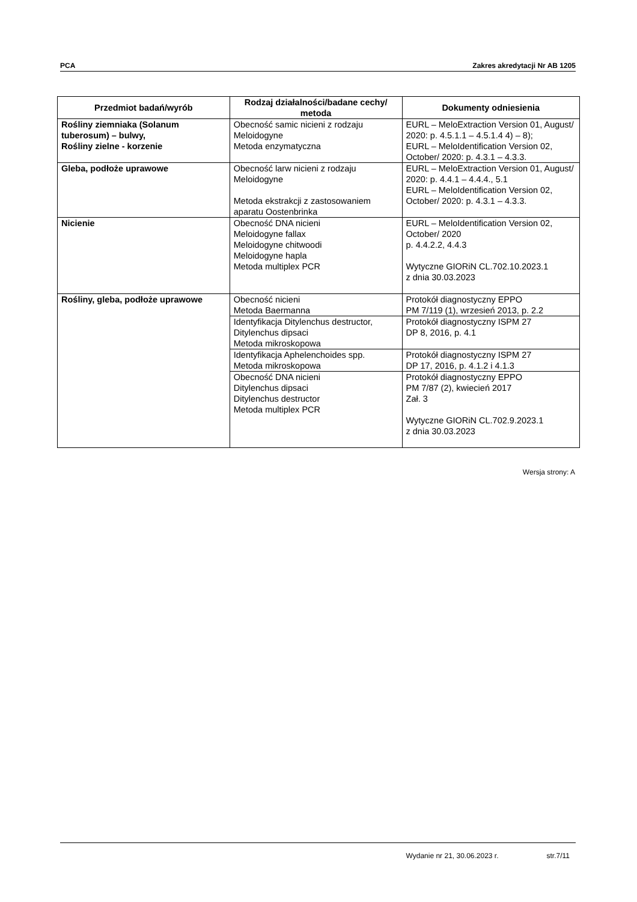PCA Zakres akredytacji Nr AB 1205
| Przedmiot badań/wyrób | Rodzaj działalności/badane cechy/ metoda | Dokumenty odniesienia |
| --- | --- | --- |
| Rośliny ziemniaka (Solanum tuberosum) – bulwy, Rośliny zielne - korzenie | Obecność samic nicieni z rodzaju Meloidogyne Metoda enzymatyczna | EURL – MeloExtraction Version 01, August/ 2020: p. 4.5.1.1 – 4.5.1.4 4) – 8); EURL – MeloIdentification Version 02, October/ 2020: p. 4.3.1 – 4.3.3. |
| Gleba, podłoże uprawowe | Obecność larw nicieni z rodzaju Meloidogyne Metoda ekstrakcji z zastosowaniem aparatu Oostenbrinka | EURL – MeloExtraction Version 01, August/ 2020: p. 4.4.1 – 4.4.4., 5.1 EURL – MeloIdentification Version 02, October/ 2020: p. 4.3.1 – 4.3.3. |
| Nicienie | Obecność DNA nicieni Meloidogyne fallax Meloidogyne chitwoodi Meloidogyne hapla Metoda multiplex PCR | EURL – MeloIdentification Version 02, October/ 2020 p. 4.4.2.2, 4.4.3 Wytyczne GIORiN CL.702.10.2023.1 z dnia 30.03.2023 |
| Rośliny, gleba, podłoże uprawowe | Obecność nicieni Metoda Baermanna | Protokół diagnostyczny EPPO PM 7/119 (1), wrzesień 2013, p. 2.2 |
| | Identyfikacja Ditylenchus destructor, Ditylenchus dipsaci Metoda mikroskopowa | Protokół diagnostyczny ISPM 27 DP 8, 2016, p. 4.1 |
| | Identyfikacja Aphelenchoides spp. Metoda mikroskopowa | Protokół diagnostyczny ISPM 27 DP 17, 2016, p. 4.1.2 i 4.1.3 |
| | Obecność DNA nicieni Ditylenchus dipsaci Ditylenchus destructor Metoda multiplex PCR | Protokół diagnostyczny EPPO PM 7/87 (2), kwiecień 2017 Zał. 3 Wytyczne GIORiN CL.702.9.2023.1 z dnia 30.03.2023 |
Wersja strony: A
Wydanie nr 21, 30.06.2023 r. str.7/11